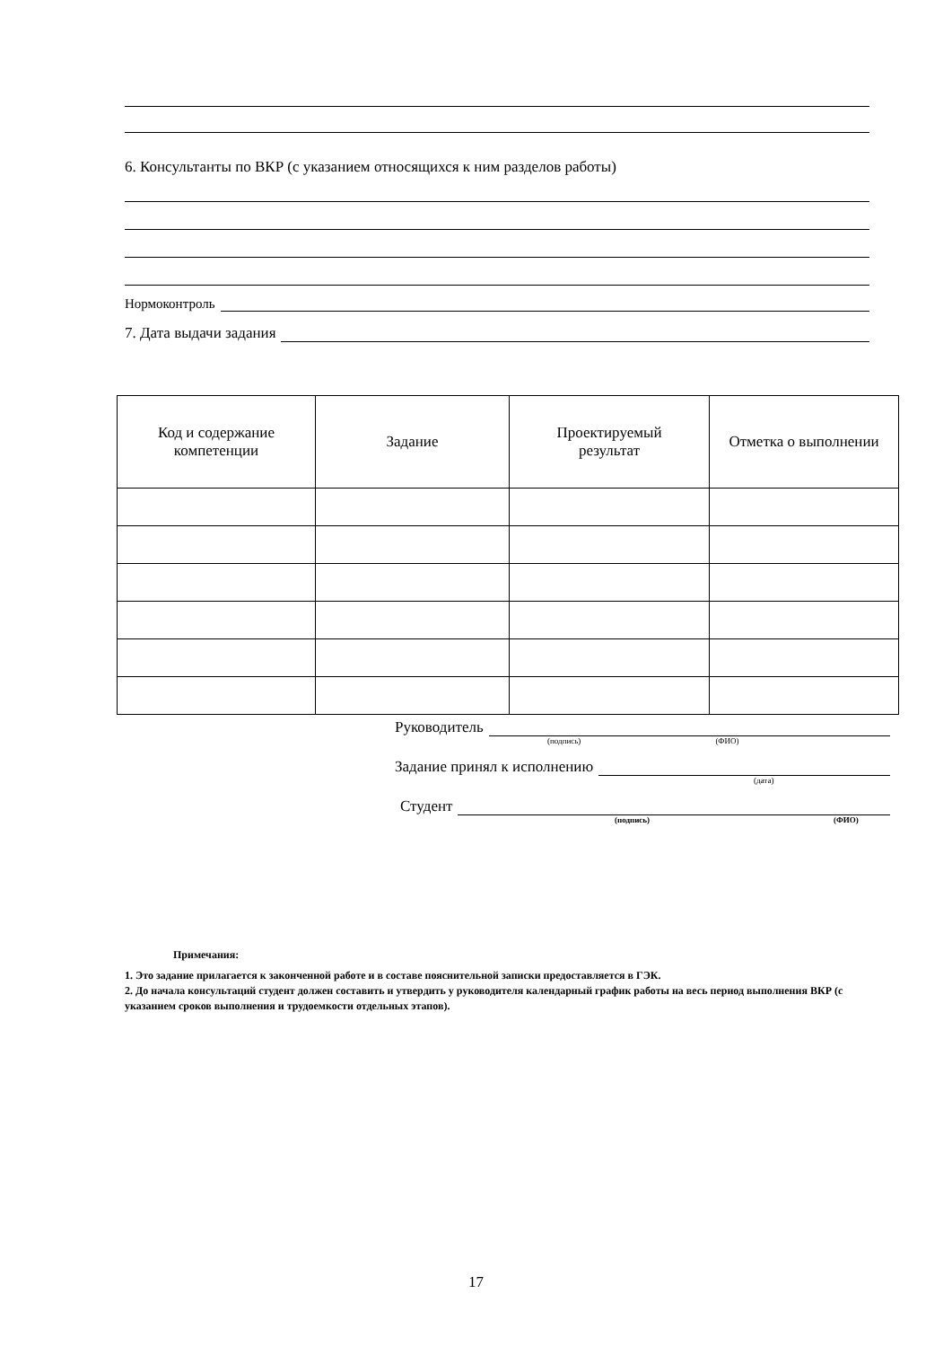6. Консультанты по ВКР (с указанием относящихся к ним разделов работы)
Нормоконтроль
7. Дата выдачи задания
| Код и содержание компетенции | Задание | Проектируемый результат | Отметка о выполнении |
| --- | --- | --- | --- |
Руководитель
(подпись) (ФИО)
Задание принял к исполнению
(дата)
Студент
(подпись) (ФИО)
Примечания:
1. Это задание прилагается к законченной работе и в составе пояснительной записки предоставляется в ГЭК.
2. До начала консультаций студент должен составить и утвердить у руководителя календарный график работы на весь период выполнения ВКР (с указанием сроков выполнения и трудоемкости отдельных этапов).
17